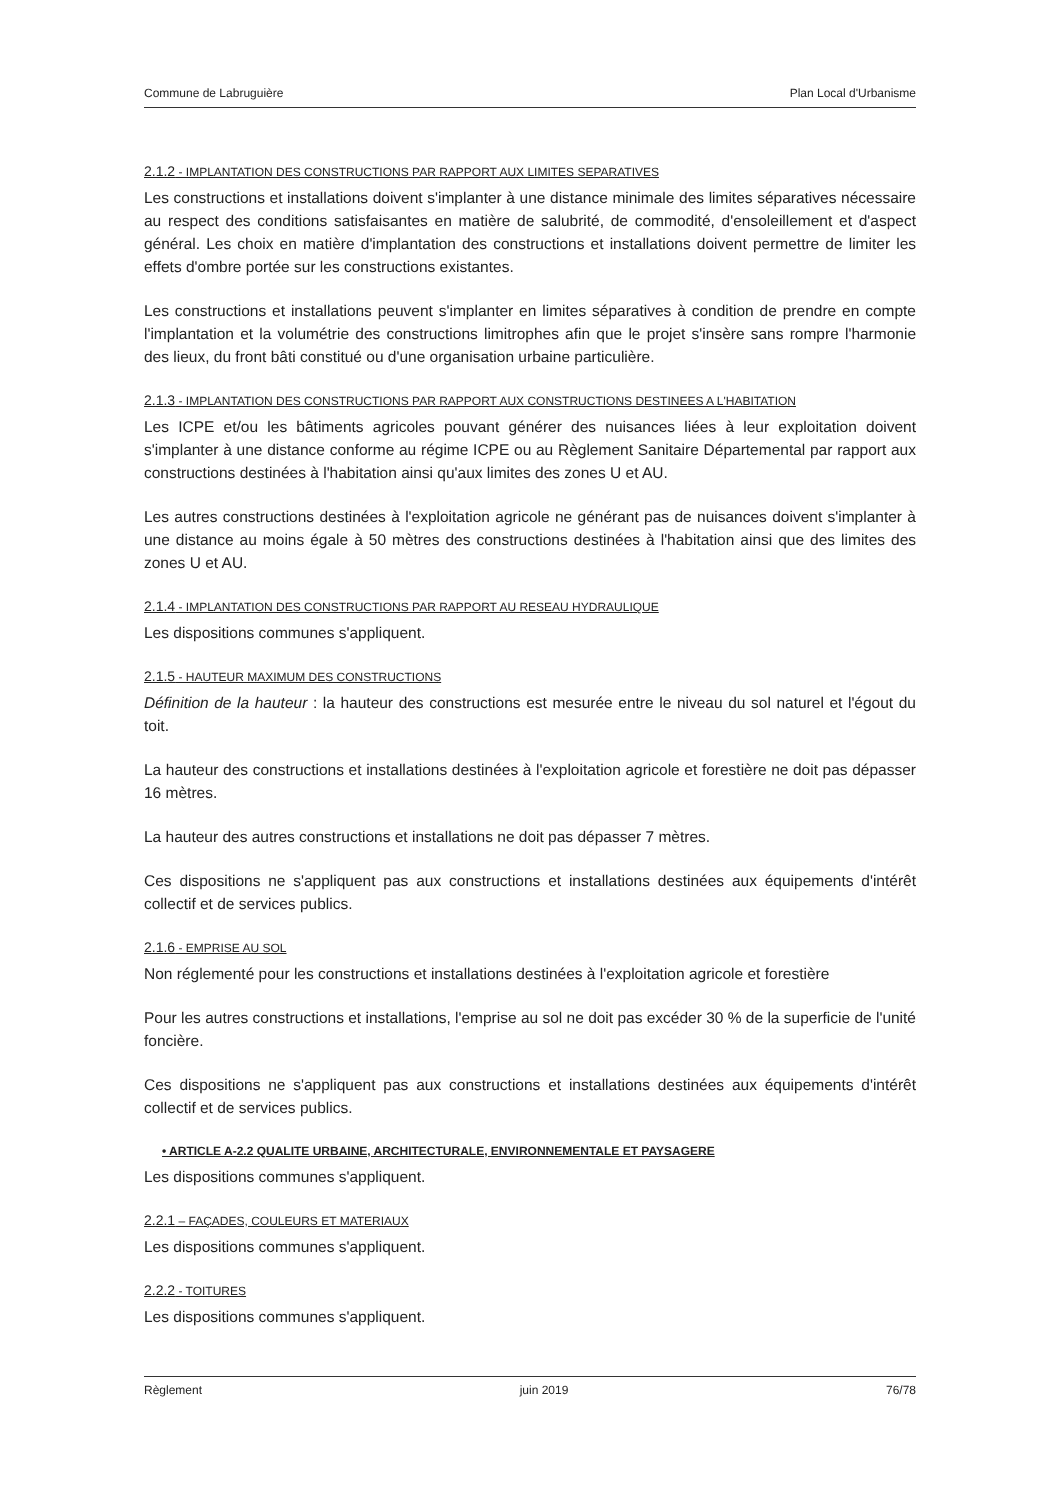Commune de Labruguière Plan Local d'Urbanisme
2.1.2 - IMPLANTATION DES CONSTRUCTIONS PAR RAPPORT AUX LIMITES SEPARATIVES
Les constructions et installations doivent s'implanter à une distance minimale des limites séparatives nécessaire au respect des conditions satisfaisantes en matière de salubrité, de commodité, d'ensoleillement et d'aspect général. Les choix en matière d'implantation des constructions et installations doivent permettre de limiter les effets d'ombre portée sur les constructions existantes.
Les constructions et installations peuvent s'implanter en limites séparatives à condition de prendre en compte l'implantation et la volumétrie des constructions limitrophes afin que le projet s'insère sans rompre l'harmonie des lieux, du front bâti constitué ou d'une organisation urbaine particulière.
2.1.3 - IMPLANTATION DES CONSTRUCTIONS PAR RAPPORT AUX CONSTRUCTIONS DESTINEES A L'HABITATION
Les ICPE et/ou les bâtiments agricoles pouvant générer des nuisances liées à leur exploitation doivent s'implanter à une distance conforme au régime ICPE ou au Règlement Sanitaire Départemental par rapport aux constructions destinées à l'habitation ainsi qu'aux limites des zones U et AU.
Les autres constructions destinées à l'exploitation agricole ne générant pas de nuisances doivent s'implanter à une distance au moins égale à 50 mètres des constructions destinées à l'habitation ainsi que des limites des zones U et AU.
2.1.4 - IMPLANTATION DES CONSTRUCTIONS PAR RAPPORT AU RESEAU HYDRAULIQUE
Les dispositions communes s'appliquent.
2.1.5 - HAUTEUR MAXIMUM DES CONSTRUCTIONS
Définition de la hauteur : la hauteur des constructions est mesurée entre le niveau du sol naturel et l'égout du toit.
La hauteur des constructions et installations destinées à l'exploitation agricole et forestière ne doit pas dépasser 16 mètres.
La hauteur des autres constructions et installations ne doit pas dépasser 7 mètres.
Ces dispositions ne s'appliquent pas aux constructions et installations destinées aux équipements d'intérêt collectif et de services publics.
2.1.6 - EMPRISE AU SOL
Non réglementé pour les constructions et installations destinées à l'exploitation agricole et forestière
Pour les autres constructions et installations, l'emprise au sol ne doit pas excéder 30 % de la superficie de l'unité foncière.
Ces dispositions ne s'appliquent pas aux constructions et installations destinées aux équipements d'intérêt collectif et de services publics.
• ARTICLE A-2.2 QUALITE URBAINE, ARCHITECTURALE, ENVIRONNEMENTALE ET PAYSAGERE
Les dispositions communes s'appliquent.
2.2.1 – FAÇADES, COULEURS ET MATERIAUX
Les dispositions communes s'appliquent.
2.2.2 - TOITURES
Les dispositions communes s'appliquent.
Règlement juin 2019 76/78